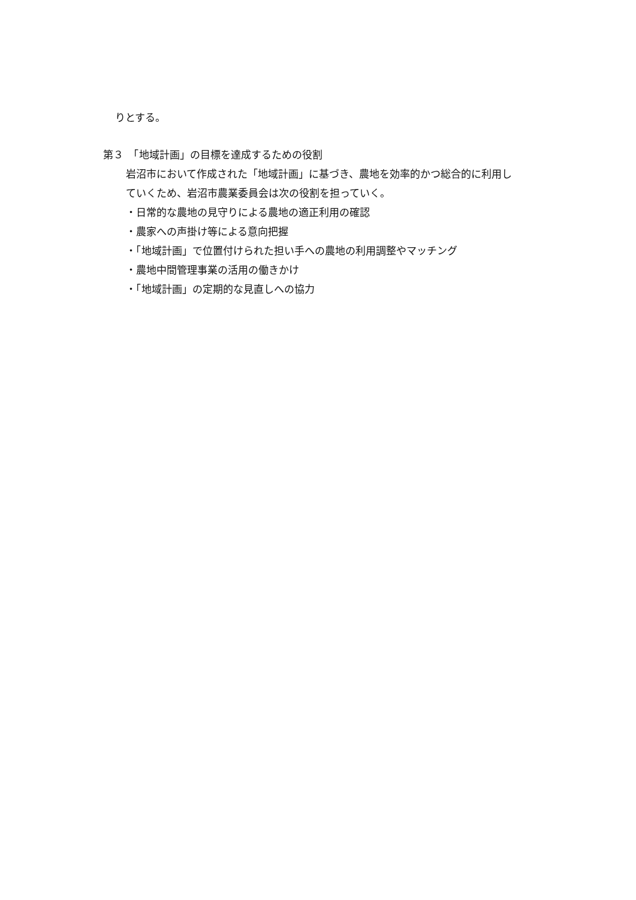りとする。
第３　「地域計画」の目標を達成するための役割
岩沼市において作成された「地域計画」に基づき、農地を効率的かつ総合的に利用し
ていくため、岩沼市農業委員会は次の役割を担っていく。
・日常的な農地の見守りによる農地の適正利用の確認
・農家への声掛け等による意向把握
・「地域計画」で位置付けられた担い手への農地の利用調整やマッチング
・農地中間管理事業の活用の働きかけ
・「地域計画」の定期的な見直しへの協力